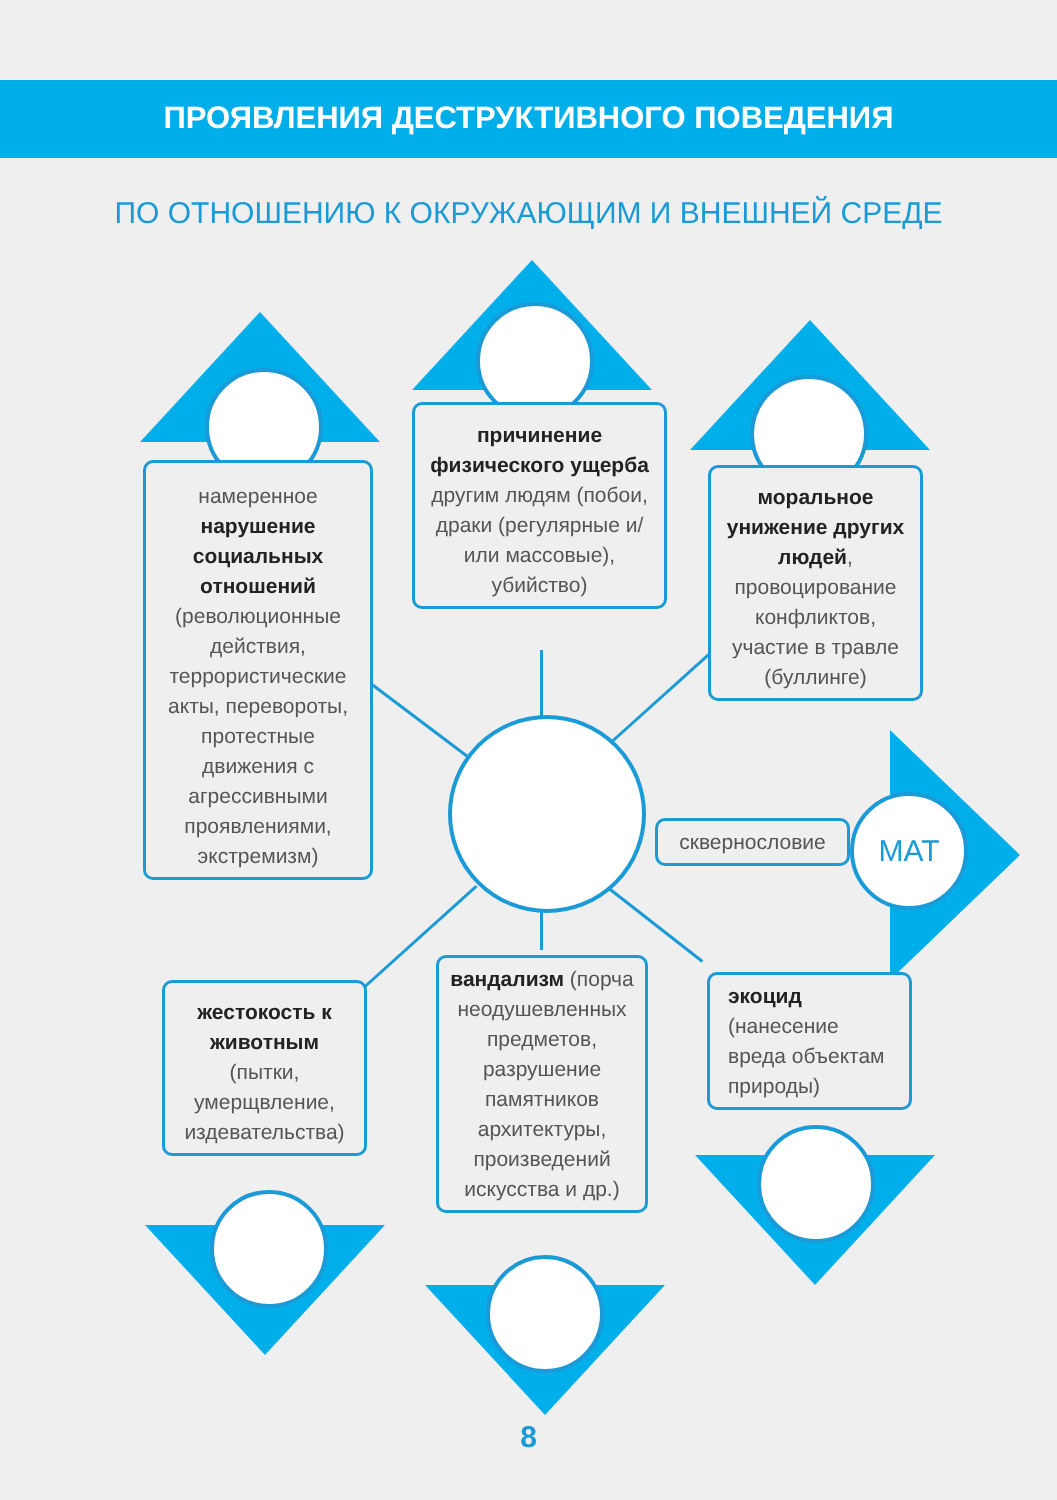ПРОЯВЛЕНИЯ ДЕСТРУКТИВНОГО ПОВЕДЕНИЯ
ПО ОТНОШЕНИЮ К ОКРУЖАЮЩИМ И ВНЕШНЕЙ СРЕДЕ
МАТ
намеренное нарушение социальных отношений (революционные действия, террористические акты, перевороты, протестные движения с агрессивными проявлениями, экстремизм)
причинение физического ущерба другим людям (побои, драки (регулярные и/или массовые), убийство)
моральное унижение других людей, провоцирование конфликтов, участие в травле (буллинге)
сквернословие
жестокость к животным (пытки, умерщвление, издевательства)
вандализм (порча неодушевленных предметов, разрушение памятников архитектуры, произведений искусства и др.)
экоцид (нанесение вреда объектам природы)
8